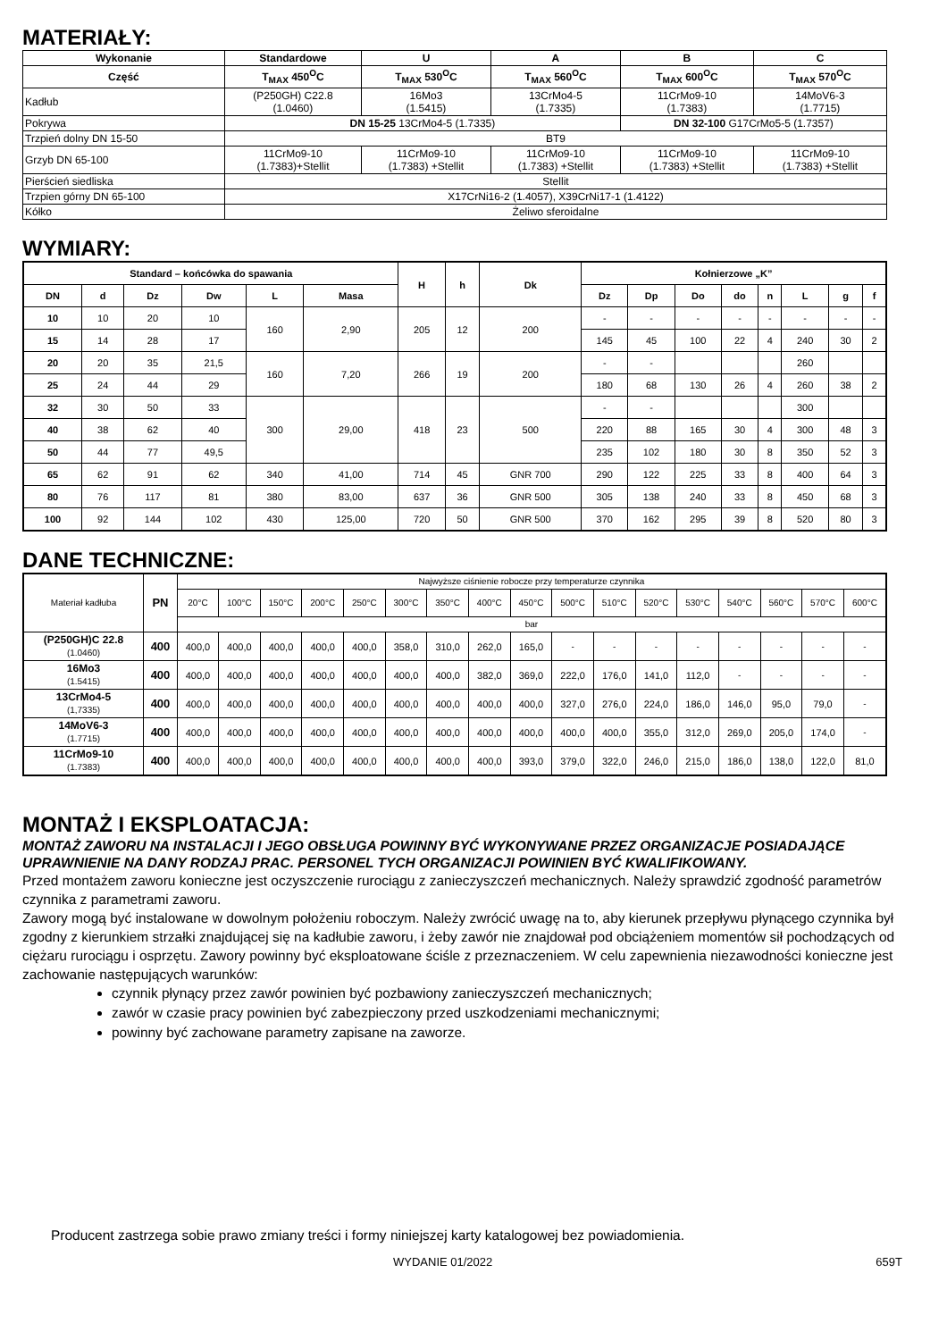MATERIAŁY:
| Wykonanie | Standardowe | U | A | B | C |
| --- | --- | --- | --- | --- | --- |
| Część | T<sub>MAX</sub> 450<sup>O</sup>C | T<sub>MAX</sub> 530<sup>O</sup>C | T<sub>MAX</sub> 560<sup>O</sup>C | T<sub>MAX</sub> 600<sup>O</sup>C | T<sub>MAX</sub> 570<sup>O</sup>C |
| Kadłub | (P250GH) C22.8 (1.0460) | 16Mo3 (1.5415) | 13CrMo4-5 (1.7335) | 11CrMo9-10 (1.7383) | 14MoV6-3 (1.7715) |
| Pokrywa | DN 15-25 13CrMo4-5 (1.7335) | | | DN 32-100 G17CrMo5-5 (1.7357) | |
| Trzpień dolny DN 15-50 | BT9 | | | | |
| Grzyb DN 65-100 | 11CrMo9-10 (1.7383)+Stellit | 11CrMo9-10 (1.7383) +Stellit | 11CrMo9-10 (1.7383) +Stellit | 11CrMo9-10 (1.7383) +Stellit | 11CrMo9-10 (1.7383) +Stellit |
| Pierścień siedliska | Stellit | | | | |
| Trzpien górny DN 65-100 | X17CrNi16-2 (1.4057), X39CrNi17-1 (1.4122) | | | | |
| Kółko | Żeliwo sferoidalne | | | | |
WYMIARY:
| Standard – końcówka do spawania | | | | | | H | h | Dk | Kołnierzowe „K” | | | | | | | |
| --- | --- | --- | --- | --- | --- | --- | --- | --- | --- | --- | --- | --- | --- | --- | --- | --- |
| DN | d | Dz | Dw | L | Masa | | | | Dz | Dp | Do | do | n | L | g | f |
| 10 | 10 | 20 | 10 | 160 | 2,90 | 205 | 12 | 200 | - | - | - | - | - | - | - | - |
| 15 | 14 | 28 | 17 | | | | | | 145 | 45 | 100 | 22 | 4 | 240 | 30 | 2 |
| 20 | 20 | 35 | 21,5 | 160 | 7,20 | 266 | 19 | 200 | - | - | | | | 260 | | |
| 25 | 24 | 44 | 29 | | | | | | 180 | 68 | 130 | 26 | 4 | 260 | 38 | 2 |
| 32 | 30 | 50 | 33 | 300 | 29,00 | 418 | 23 | 500 | - | - | | | | 300 | | |
| 40 | 38 | 62 | 40 | | | | | | 220 | 88 | 165 | 30 | 4 | 300 | 48 | 3 |
| 50 | 44 | 77 | 49,5 | | | | | | 235 | 102 | 180 | 30 | 8 | 350 | 52 | 3 |
| 65 | 62 | 91 | 62 | 340 | 41,00 | 714 | 45 | GNR 700 | 290 | 122 | 225 | 33 | 8 | 400 | 64 | 3 |
| 80 | 76 | 117 | 81 | 380 | 83,00 | 637 | 36 | GNR 500 | 305 | 138 | 240 | 33 | 8 | 450 | 68 | 3 |
| 100 | 92 | 144 | 102 | 430 | 125,00 | 720 | 50 | GNR 500 | 370 | 162 | 295 | 39 | 8 | 520 | 80 | 3 |
DANE TECHNICZNE:
| Materiał kadłuba | PN | Najwyższe ciśnienie robocze przy temperaturze czynnika | | | | | | | | | | | | | | | | |
| | | 20°C | 100°C | 150°C | 200°C | 250°C | 300°C | 350°C | 400°C | 450°C | 500°C | 510°C | 520°C | 530°C | 540°C | 560°C | 570°C | 600°C |
| | | bar | | | | | | | | | | | | | | | | |
| (P250GH)C 22.8 (1.0460) | 400 | 400,0 | 400,0 | 400,0 | 400,0 | 400,0 | 358,0 | 310,0 | 262,0 | 165,0 | - | - | - | - | - | - | - | - |
| 16Mo3 (1.5415) | 400 | 400,0 | 400,0 | 400,0 | 400,0 | 400,0 | 400,0 | 400,0 | 382,0 | 369,0 | 222,0 | 176,0 | 141,0 | 112,0 | - | - | - | - |
| 13CrMo4-5 (1,7335) | 400 | 400,0 | 400,0 | 400,0 | 400,0 | 400,0 | 400,0 | 400,0 | 400,0 | 400,0 | 327,0 | 276,0 | 224,0 | 186,0 | 146,0 | 95,0 | 79,0 | - |
| 14MoV6-3 (1.7715) | 400 | 400,0 | 400,0 | 400,0 | 400,0 | 400,0 | 400,0 | 400,0 | 400,0 | 400,0 | 400,0 | 400,0 | 355,0 | 312,0 | 269,0 | 205,0 | 174,0 | - |
| 11CrMo9-10 (1.7383) | 400 | 400,0 | 400,0 | 400,0 | 400,0 | 400,0 | 400,0 | 400,0 | 400,0 | 393,0 | 379,0 | 322,0 | 246,0 | 215,0 | 186,0 | 138,0 | 122,0 | 81,0 |
MONTAŻ I EKSPLOATACJA:
MONTAŻ ZAWORU NA INSTALACJI I JEGO OBSŁUGA POWINNY BYĆ WYKONYWANE PRZEZ ORGANIZACJE POSIADAJĄCE UPRAWNIENIE NA DANY RODZAJ PRAC. PERSONEL TYCH ORGANIZACJI POWINIEN BYĆ KWALIFIKOWANY.
Przed montażem zaworu konieczne jest oczyszczenie rurociągu z zanieczyszczeń mechanicznych. Należy sprawdzić zgodność parametrów czynnika z parametrami zaworu.
Zawory mogą być instalowane w dowolnym położeniu roboczym. Należy zwrócić uwagę na to, aby kierunek przepływu płynącego czynnika był zgodny z kierunkiem strzałki znajdującej się na kadłubie zaworu, i żeby zawór nie znajdował pod obciążeniem momentów sił pochodzących od ciężaru rurociągu i osprzętu. Zawory powinny być eksploatowane ściśle z przeznaczeniem. W celu zapewnienia niezawodności konieczne jest zachowanie następujących warunków:
czynnik płynący przez zawór powinien być pozbawiony zanieczyszczeń mechanicznych;
zawór w czasie pracy powinien być zabezpieczony przed uszkodzeniami mechanicznymi;
powinny być zachowane parametry zapisane na zaworze.
Producent zastrzega sobie prawo zmiany treści i formy niniejszej karty katalogowej bez powiadomienia.
WYDANIE 01/2022 659T